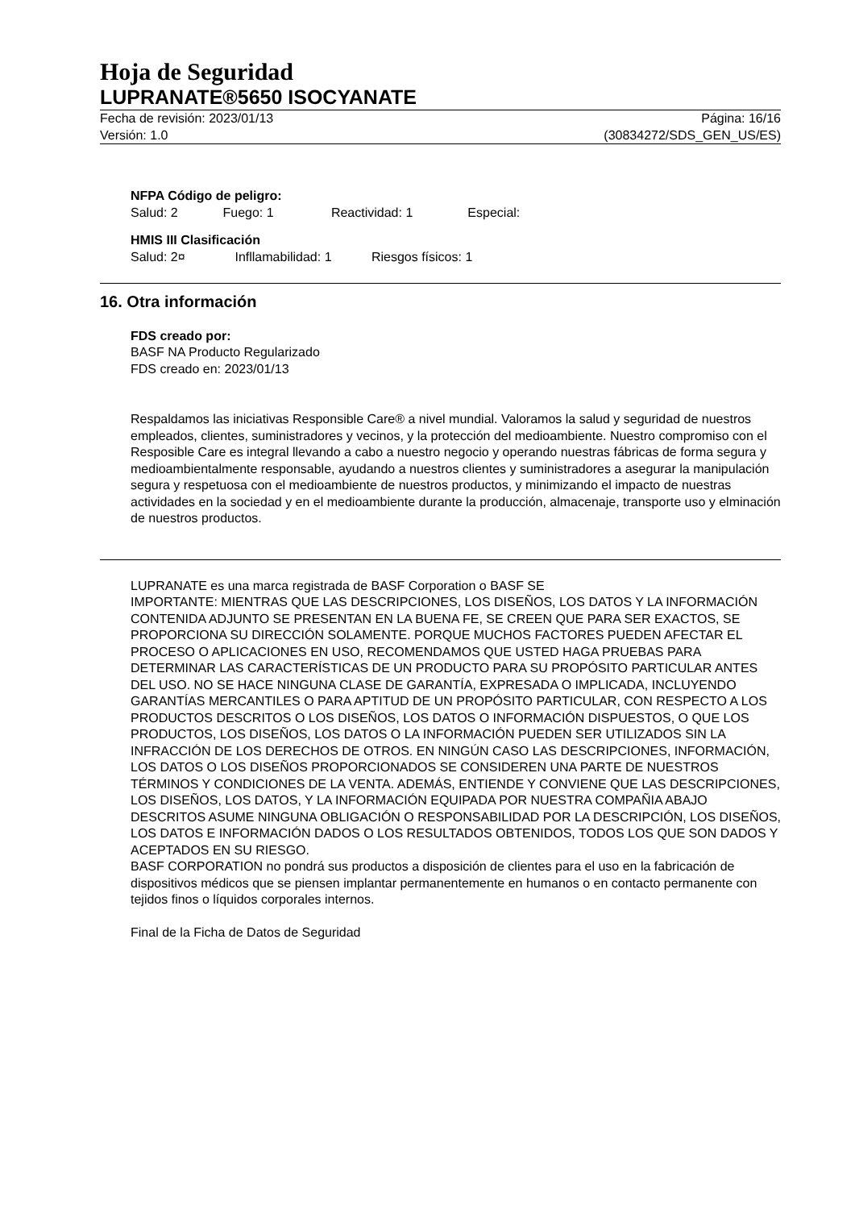Hoja de Seguridad
LUPRANATE®5650 ISOCYANATE
Fecha de revisión: 2023/01/13
Versión: 1.0
Página: 16/16
(30834272/SDS_GEN_US/ES)
NFPA Código de peligro:
Salud: 2 Fuego: 1 Reactividad: 1 Especial:
HMIS III Clasificación
Salud: 2¤ Infllamabilidad: 1 Riesgos físicos: 1
16. Otra información
FDS creado por:
BASF NA Producto Regularizado
FDS creado en: 2023/01/13
Respaldamos las iniciativas Responsible Care® a nivel mundial. Valoramos la salud y seguridad de nuestros empleados, clientes, suministradores y vecinos, y la protección del medioambiente. Nuestro compromiso con el Resposible Care es integral llevando a cabo a nuestro negocio y operando nuestras fábricas de forma segura y medioambientalmente responsable, ayudando a nuestros clientes y suministradores a asegurar la manipulación segura y respetuosa con el medioambiente de nuestros productos, y minimizando el impacto de nuestras actividades en la sociedad y en el medioambiente durante la producción, almacenaje, transporte uso y elminación de nuestros productos.
LUPRANATE es una marca registrada de BASF Corporation o BASF SE
IMPORTANTE: MIENTRAS QUE LAS DESCRIPCIONES, LOS DISEÑOS, LOS DATOS Y LA INFORMACIÓN CONTENIDA ADJUNTO SE PRESENTAN EN LA BUENA FE, SE CREEN QUE PARA SER EXACTOS, SE PROPORCIONA SU DIRECCIÓN SOLAMENTE. PORQUE MUCHOS FACTORES PUEDEN AFECTAR EL PROCESO O APLICACIONES EN USO, RECOMENDAMOS QUE USTED HAGA PRUEBAS PARA DETERMINAR LAS CARACTERÍSTICAS DE UN PRODUCTO PARA SU PROPÓSITO PARTICULAR ANTES DEL USO. NO SE HACE NINGUNA CLASE DE GARANTÍA, EXPRESADA O IMPLICADA, INCLUYENDO GARANTÍAS MERCANTILES O PARA APTITUD DE UN PROPÓSITO PARTICULAR, CON RESPECTO A LOS PRODUCTOS DESCRITOS O LOS DISEÑOS, LOS DATOS O INFORMACIÓN DISPUESTOS, O QUE LOS PRODUCTOS, LOS DISEÑOS, LOS DATOS O LA INFORMACIÓN PUEDEN SER UTILIZADOS SIN LA INFRACCIÓN DE LOS DERECHOS DE OTROS. EN NINGÚN CASO LAS DESCRIPCIONES, INFORMACIÓN, LOS DATOS O LOS DISEÑOS PROPORCIONADOS SE CONSIDEREN UNA PARTE DE NUESTROS TÉRMINOS Y CONDICIONES DE LA VENTA. ADEMÁS, ENTIENDE Y CONVIENE QUE LAS DESCRIPCIONES, LOS DISEÑOS, LOS DATOS, Y LA INFORMACIÓN EQUIPADA POR NUESTRA COMPAÑIA ABAJO DESCRITOS ASUME NINGUNA OBLIGACIÓN O RESPONSABILIDAD POR LA DESCRIPCIÓN, LOS DISEÑOS, LOS DATOS E INFORMACIÓN DADOS O LOS RESULTADOS OBTENIDOS, TODOS LOS QUE SON DADOS Y ACEPTADOS EN SU RIESGO.
BASF CORPORATION no pondrá sus productos a disposición de clientes para el uso en la fabricación de dispositivos médicos que se piensen implantar permanentemente en humanos o en contacto permanente con tejidos finos o líquidos corporales internos.
Final de la Ficha de Datos de Seguridad